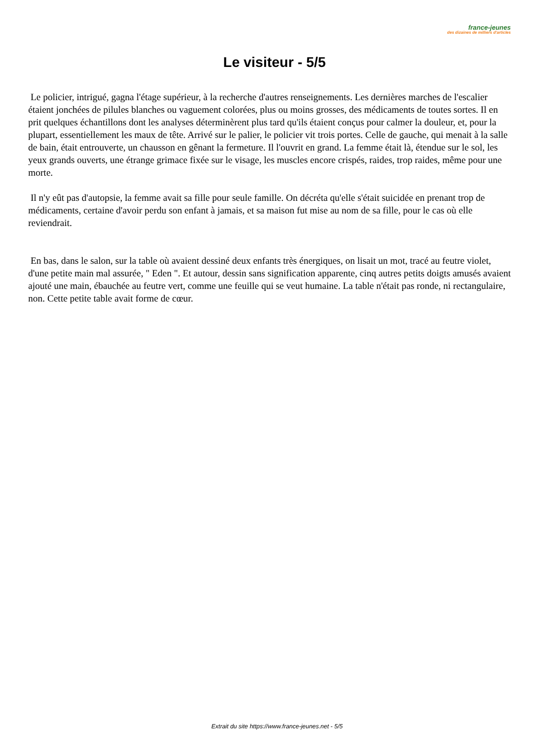france-jeunes
des dizaines de milliers d'articles
Le visiteur - 5/5
Le policier, intrigué, gagna l'étage supérieur, à la recherche d'autres renseignements. Les dernières marches de l'escalier étaient jonchées de pilules blanches ou vaguement colorées, plus ou moins grosses, des médicaments de toutes sortes. Il en prit quelques échantillons dont les analyses déterminèrent plus tard qu'ils étaient conçus pour calmer la douleur, et, pour la plupart, essentiellement les maux de tête. Arrivé sur le palier, le policier vit trois portes. Celle de gauche, qui menait à la salle de bain, était entrouverte, un chausson en gênant la fermeture. Il l'ouvrit en grand. La femme était là, étendue sur le sol, les yeux grands ouverts, une étrange grimace fixée sur le visage, les muscles encore crispés, raides, trop raides, même pour une morte.
Il n'y eût pas d'autopsie, la femme avait sa fille pour seule famille. On décréta qu'elle s'était suicidée en prenant trop de médicaments, certaine d'avoir perdu son enfant à jamais, et sa maison fut mise au nom de sa fille, pour le cas où elle reviendrait.
En bas, dans le salon, sur la table où avaient dessiné deux enfants très énergiques, on lisait un mot, tracé au feutre violet, d'une petite main mal assurée, " Eden ". Et autour, dessin sans signification apparente, cinq autres petits doigts amusés avaient ajouté une main, ébauchée au feutre vert, comme une feuille qui se veut humaine. La table n'était pas ronde, ni rectangulaire, non. Cette petite table avait forme de cœur.
Extrait du site https://www.france-jeunes.net - 5/5